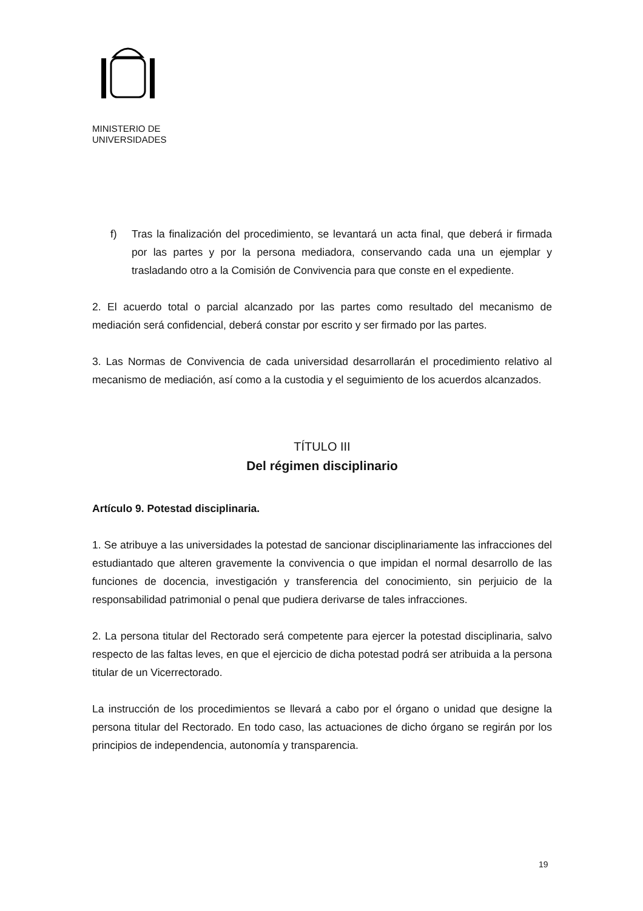MINISTERIO DE
UNIVERSIDADES
f) Tras la finalización del procedimiento, se levantará un acta final, que deberá ir firmada por las partes y por la persona mediadora, conservando cada una un ejemplar y trasladando otro a la Comisión de Convivencia para que conste en el expediente.
2. El acuerdo total o parcial alcanzado por las partes como resultado del mecanismo de mediación será confidencial, deberá constar por escrito y ser firmado por las partes.
3. Las Normas de Convivencia de cada universidad desarrollarán el procedimiento relativo al mecanismo de mediación, así como a la custodia y el seguimiento de los acuerdos alcanzados.
TÍTULO III
Del régimen disciplinario
Artículo 9. Potestad disciplinaria.
1. Se atribuye a las universidades la potestad de sancionar disciplinariamente las infracciones del estudiantado que alteren gravemente la convivencia o que impidan el normal desarrollo de las funciones de docencia, investigación y transferencia del conocimiento, sin perjuicio de la responsabilidad patrimonial o penal que pudiera derivarse de tales infracciones.
2. La persona titular del Rectorado será competente para ejercer la potestad disciplinaria, salvo respecto de las faltas leves, en que el ejercicio de dicha potestad podrá ser atribuida a la persona titular de un Vicerrectorado.
La instrucción de los procedimientos se llevará a cabo por el órgano o unidad que designe la persona titular del Rectorado. En todo caso, las actuaciones de dicho órgano se regirán por los principios de independencia, autonomía y transparencia.
19